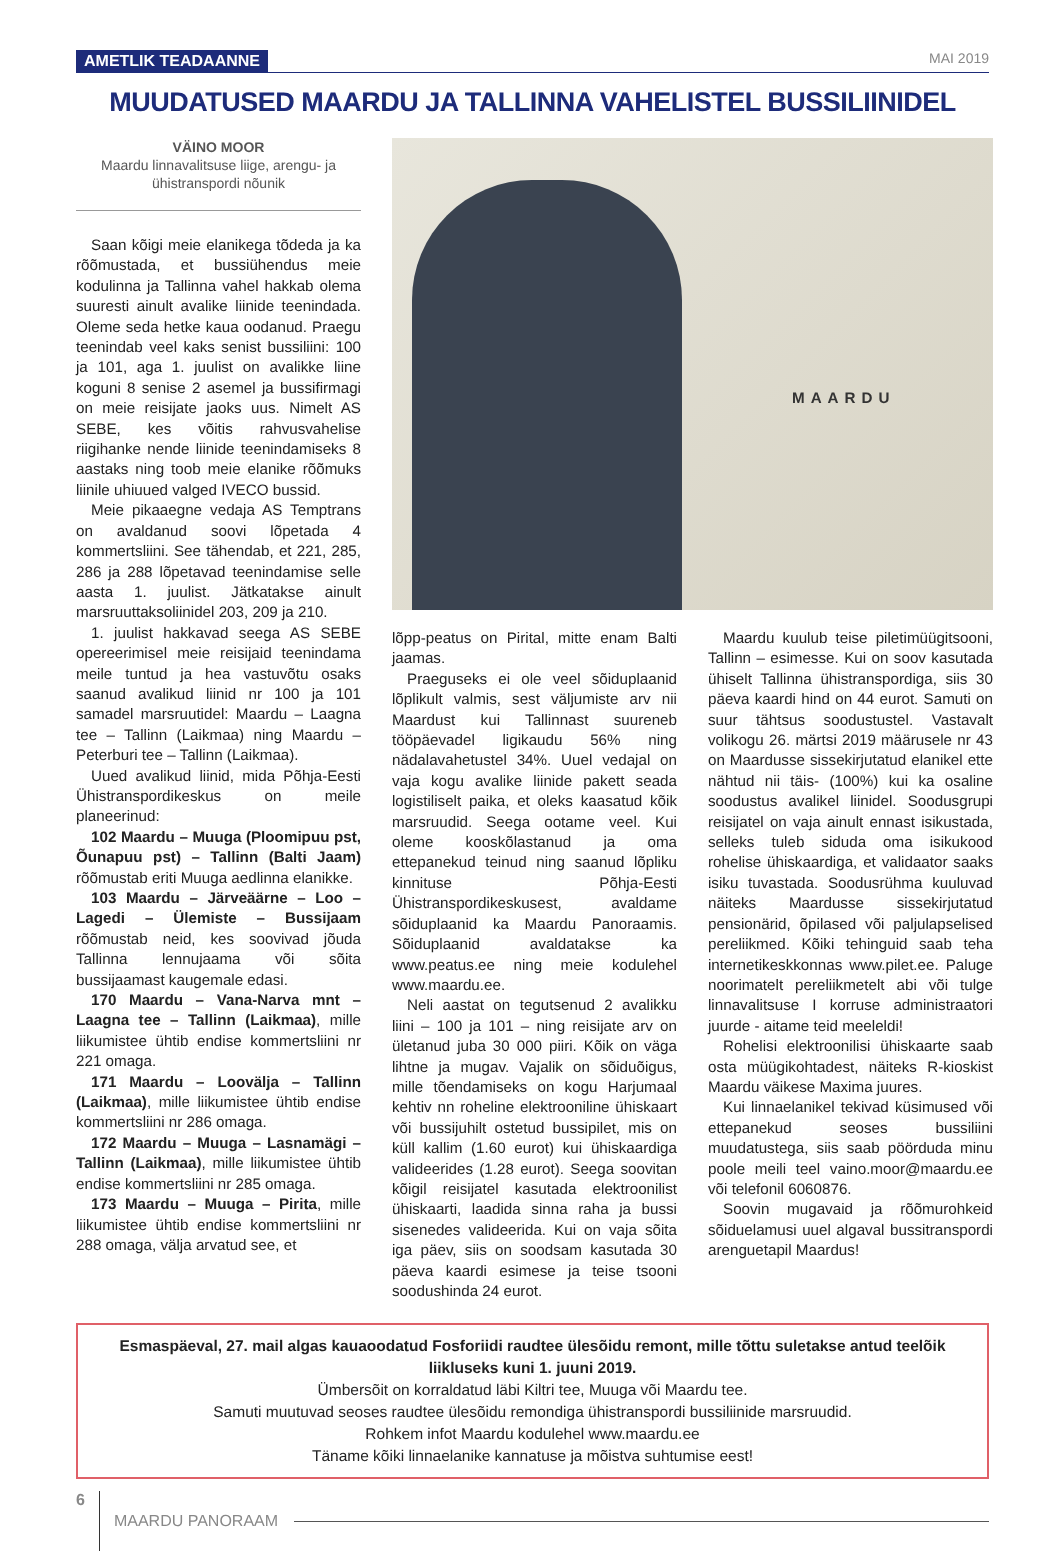AMETLIK TEADAANNE MAI 2019
MUUDATUSED MAARDU JA TALLINNA VAHELISTEL BUSSILIINIDEL
VÄINO MOOR
Maardu linnavalitsuse liige, arengu- ja ühistranspordi nõunik
Saan kõigi meie elanikega tõdeda ja ka rõõmustada, et bussiühendus meie kodulinna ja Tallinna vahel hakkab olema suuresti ainult avalike liinide teenindada. Oleme seda hetke kaua oodanud. Praegu teenindab veel kaks senist bussiliini: 100 ja 101, aga 1. juulist on avalikke liine koguni 8 senise 2 asemel ja bussifirmagi on meie reisijate jaoks uus. Nimelt AS SEBE, kes võitis rahvusvahelise riigihanke nende liinide teenindamiseks 8 aastaks ning toob meie elanike rõõmuks liinile uhiuued valged IVECO bussid.
Meie pikaaegne vedaja AS Temptrans on avaldanud soovi lõpetada 4 kommertsliini. See tähendab, et 221, 285, 286 ja 288 lõpetavad teenindamise selle aasta 1. juulist. Jätkatakse ainult marsruuttaksoliinidel 203, 209 ja 210.
1. juulist hakkavad seega AS SEBE opereerimisel meie reisijaid teenindama meile tuntud ja hea vastuvõtu osaks saanud avalikud liinid nr 100 ja 101 samadel marsruutidel: Maardu – Laagna tee – Tallinn (Laikmaa) ning Maardu – Peterburi tee – Tallinn (Laikmaa).
Uued avalikud liinid, mida Põhja-Eesti Ühistranspordikeskus on meile planeerinud:
102 Maardu – Muuga (Ploomipuu pst, Õunapuu pst) – Tallinn (Balti Jaam) rõõmustab eriti Muuga aedlinna elanikke.
103 Maardu – Järveäärne – Loo – Lagedi – Ülemiste – Bussijaam rõõmustab neid, kes soovivad jõuda Tallinna lennujaama või sõita bussijaamast kaugemale edasi.
170 Maardu – Vana-Narva mnt – Laagna tee – Tallinn (Laikmaa), mille liikumistee ühtib endise kommertsliini nr 221 omaga.
171 Maardu – Loovälja – Tallinn (Laikmaa), mille liikumistee ühtib endise kommertsliini nr 286 omaga.
172 Maardu – Muuga – Lasnamägi – Tallinn (Laikmaa), mille liikumistee ühtib endise kommertsliini nr 285 omaga.
173 Maardu – Muuga – Pirita, mille liikumistee ühtib endise kommertsliini nr 288 omaga, välja arvatud see, et
MAARDU
lõpp-peatus on Pirital, mitte enam Balti jaamas.
Praeguseks ei ole veel sõiduplaanid lõplikult valmis, sest väljumiste arv nii Maardust kui Tallinnast suureneb tööpäevadel ligikaudu 56% ning nädalavahetustel 34%. Uuel vedajal on vaja kogu avalike liinide pakett seada logistiliselt paika, et oleks kaasatud kõik marsruudid. Seega ootame veel. Kui oleme kooskõlastanud ja oma ettepanekud teinud ning saanud lõpliku kinnituse Põhja-Eesti Ühistranspordikeskusest, avaldame sõiduplaanid ka Maardu Panoraamis. Sõiduplaanid avaldatakse ka www.peatus.ee ning meie kodulehel www.maardu.ee.
Neli aastat on tegutsenud 2 avalikku liini – 100 ja 101 – ning reisijate arv on ületanud juba 30 000 piiri. Kõik on väga lihtne ja mugav. Vajalik on sõiduõigus, mille tõendamiseks on kogu Harjumaal kehtiv nn roheline elektrooniline ühiskaart või bussijuhilt ostetud bussipilet, mis on küll kallim (1.60 eurot) kui ühiskaardiga valideerides (1.28 eurot). Seega soovitan kõigil reisijatel kasutada elektroonilist ühiskaarti, laadida sinna raha ja bussi sisenedes valideerida. Kui on vaja sõita iga päev, siis on soodsam kasutada 30 päeva kaardi esimese ja teise tsooni soodushinda 24 eurot.
Maardu kuulub teise piletimüügitsooni, Tallinn – esimesse. Kui on soov kasutada ühiselt Tallinna ühistranspordiga, siis 30 päeva kaardi hind on 44 eurot. Samuti on suur tähtsus soodustustel. Vastavalt volikogu 26. märtsi 2019 määrusele nr 43 on Maardusse sissekirjutatud elanikel ette nähtud nii täis- (100%) kui ka osaline soodustus avalikel liinidel. Soodusgrupi reisijatel on vaja ainult ennast isikustada, selleks tuleb siduda oma isikukood rohelise ühiskaardiga, et validaator saaks isiku tuvastada. Soodusrühma kuuluvad näiteks Maardusse sissekirjutatud pensionärid, õpilased või paljulapselised pereliikmed. Kõiki tehinguid saab teha internetikeskkonnas www.pilet.ee. Paluge noorimatelt pereliikmetelt abi või tulge linnavalitsuse I korruse administraatori juurde - aitame teid meeleldi!
Rohelisi elektroonilisi ühiskaarte saab osta müügikohtadest, näiteks R-kioskist Maardu väikese Maxima juures.
Kui linnaelanikel tekivad küsimused või ettepanekud seoses bussiliini muudatustega, siis saab pöörduda minu poole meili teel vaino.moor@maardu.ee või telefonil 6060876.
Soovin mugavaid ja rõõmurohkeid sõiduelamusi uuel algaval bussitranspordi arenguetapil Maardus!
Esmaspäeval, 27. mail algas kauaoodatud Fosforiidi raudtee ülesõidu remont, mille tõttu suletakse antud teelõik liikluseks kuni 1. juuni 2019.
Ümbersõit on korraldatud läbi Kiltri tee, Muuga või Maardu tee.
Samuti muutuvad seoses raudtee ülesõidu remondiga ühistranspordi bussiliinide marsruudid.
Rohkem infot Maardu kodulehel www.maardu.ee
Täname kõiki linnaelanike kannatuse ja mõistva suhtumise eest!
6 MAARDU PANORAAM